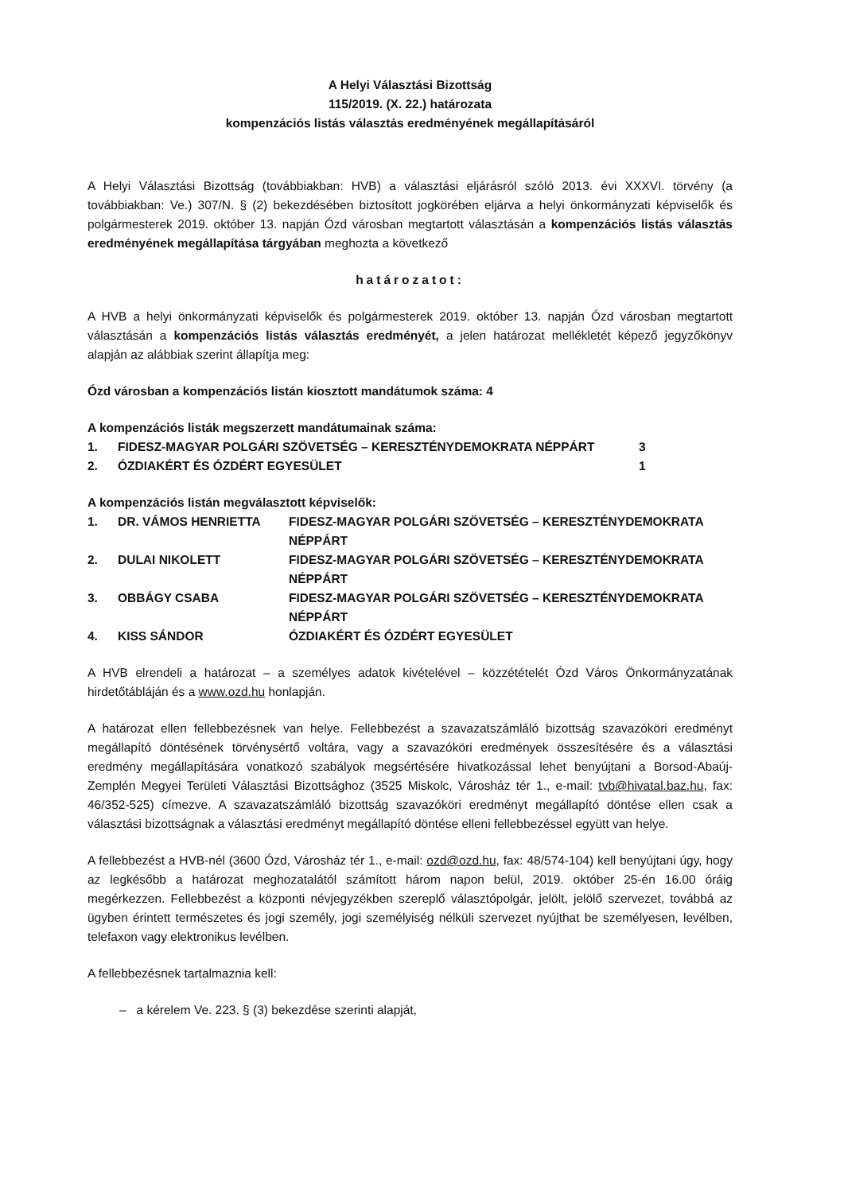A Helyi Választási Bizottság
115/2019. (X. 22.) határozata
kompenzációs listás választás eredményének megállapításáról
A Helyi Választási Bizottság (továbbiakban: HVB) a választási eljárásról szóló 2013. évi XXXVI. törvény (a továbbiakban: Ve.) 307/N. § (2) bekezdésében biztosított jogkörében eljárva a helyi önkormányzati képviselők és polgármesterek 2019. október 13. napján Ózd városban megtartott választásán a kompenzációs listás választás eredményének megállapítása tárgyában meghozta a következő
határozatot:
A HVB a helyi önkormányzati képviselők és polgármesterek 2019. október 13. napján Ózd városban megtartott választásán a kompenzációs listás választás eredményét, a jelen határozat mellékletét képező jegyzőkönyv alapján az alábbiak szerint állapítja meg:
Ózd városban a kompenzációs listán kiosztott mandátumok száma: 4
A kompenzációs listák megszerzett mandátumainak száma:
| 1. | FIDESZ-MAGYAR POLGÁRI SZÖVETSÉG – KERESZTÉNYDEMOKRATA NÉPPÁRT | 3 |
| 2. | ÓZDIAKÉRT ÉS ÓZDÉRT EGYESÜLET | 1 |
A kompenzációs listán megválasztott képviselők:
| 1. | DR. VÁMOS HENRIETTA | FIDESZ-MAGYAR POLGÁRI SZÖVETSÉG – KERESZTÉNYDEMOKRATA NÉPPÁRT |
| 2. | DULAI NIKOLETT | FIDESZ-MAGYAR POLGÁRI SZÖVETSÉG – KERESZTÉNYDEMOKRATA NÉPPÁRT |
| 3. | OBBÁGY CSABA | FIDESZ-MAGYAR POLGÁRI SZÖVETSÉG – KERESZTÉNYDEMOKRATA NÉPPÁRT |
| 4. | KISS SÁNDOR | ÓZDIAKÉRT ÉS ÓZDÉRT EGYESÜLET |
A HVB elrendeli a határozat – a személyes adatok kivételével – közzétételét Ózd Város Önkormányzatának hirdetőtábláján és a www.ozd.hu honlapján.
A határozat ellen fellebbezésnek van helye. Fellebbezést a szavazatszámláló bizottság szavazóköri eredményt megállapító döntésének törvénysértő voltára, vagy a szavazóköri eredmények összesítésére és a választási eredmény megállapítására vonatkozó szabályok megsértésére hivatkozással lehet benyújtani a Borsod-Abaúj-Zemplén Megyei Területi Választási Bizottsághoz (3525 Miskolc, Városház tér 1., e-mail: tvb@hivatal.baz.hu, fax: 46/352-525) címezve. A szavazatszámláló bizottság szavazóköri eredményt megállapító döntése ellen csak a választási bizottságnak a választási eredményt megállapító döntése elleni fellebbezéssel együtt van helye.
A fellebbezést a HVB-nél (3600 Ózd, Városház tér 1., e-mail: ozd@ozd.hu, fax: 48/574-104) kell benyújtani úgy, hogy az legkésőbb a határozat meghozatalától számított három napon belül, 2019. október 25-én 16.00 óráig megérkezzen. Fellebbezést a központi névjegyzékben szereplő választópolgár, jelölt, jelölő szervezet, továbbá az ügyben érintett természetes és jogi személy, jogi személyiség nélküli szervezet nyújthat be személyesen, levélben, telefaxon vagy elektronikus levélben.
A fellebbezésnek tartalmaznia kell:
– a kérelem Ve. 223. § (3) bekezdése szerinti alapját,